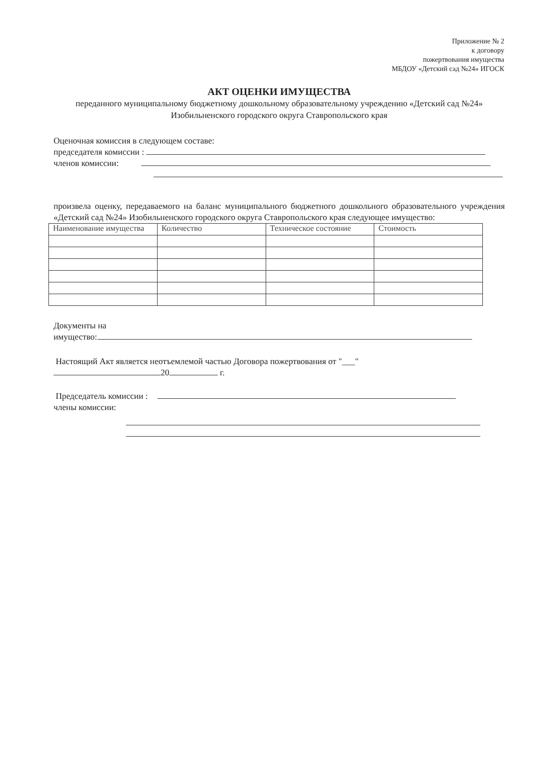Приложение № 2
к договору
пожертвования имущества
МБДОУ «Детский сад №24» ИГОСК
АКТ ОЦЕНКИ ИМУЩЕСТВА
переданного муниципальному бюджетному дошкольному образовательному учреждению «Детский сад №24» Изобильненского городского округа Ставропольского края
Оценочная комиссия в следующем составе:
председателя комиссии :
членов комиссии:
произвела оценку, передаваемого на баланс муниципального бюджетного дошкольного образовательного учреждения «Детский сад №24» Изобильненского городского округа Ставропольского края следующее имущество:
| Наименование имущества | Количество | Техническое состояние | Стоимость |
Документы на
имущество:
Настоящий Акт является неотъемлемой частью Договора пожертвования от "___"
20 г.
Председатель комиссии :
члены комиссии: